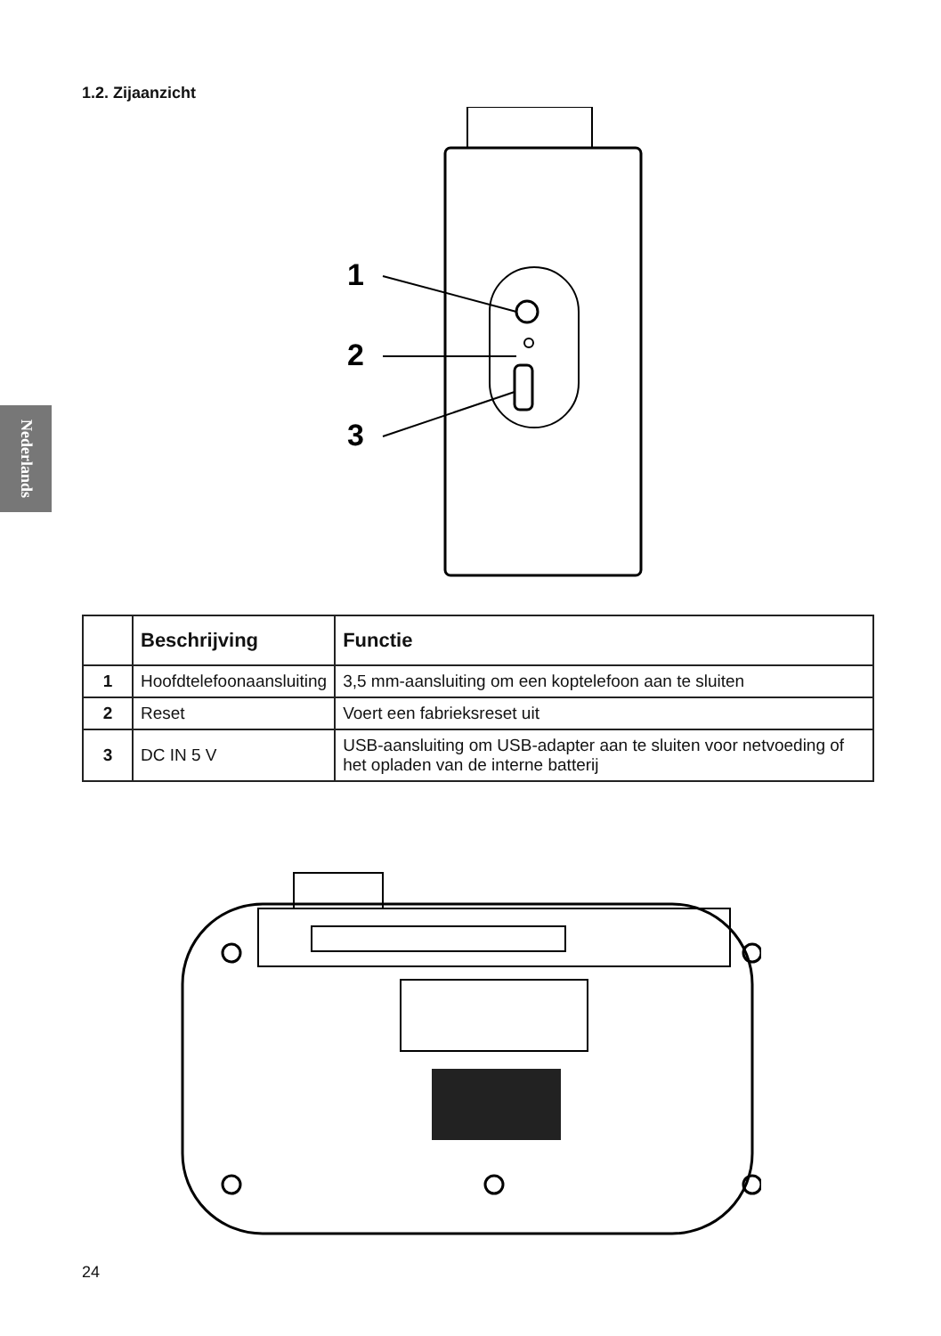1.2. Zijaanzicht
Nederlands
1
2
3
| | Beschrijving | Functie |
| --- | --- | --- |
| 1 | Hoofdtelefoonaansluiting | 3,5 mm-aansluiting om een koptelefoon aan te sluiten |
| 2 | Reset | Voert een fabrieksreset uit |
| 3 | DC IN 5 V | USB-aansluiting om USB-adapter aan te sluiten voor netvoeding of het opladen van de interne batterij |
24